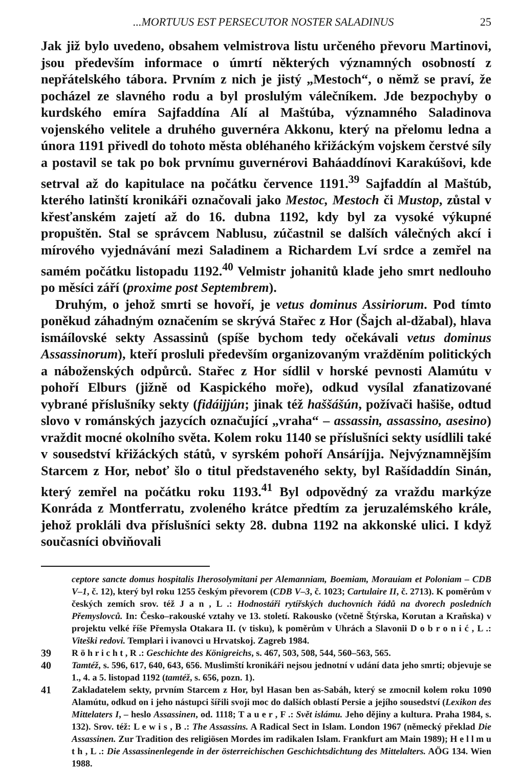...MORTUUS EST PERSECUTOR NOSTER SALADINUS 25
Jak již bylo uvedeno, obsahem velmistrova listu určeného převoru Martinovi, jsou především informace o úmrtí některých významných osobností z nepřátelského tábora. Prvním z nich je jistý „Mestoch“, o němž se praví, že pocházel ze slavného rodu a byl proslulým válečníkem. Jde bezpochyby o kurdského emíra Sajfaddína Alí al Maštúba, významného Saladinova vojenského velitele a druhého guvernéra Akkonu, který na přelomu ledna a února 1191 přivedl do tohoto města obléhaného křižáckým vojskem čerstvé síly a postavil se tak po bok prvnímu guvernérovi Baháaddínovi Karakúšovi, kde setrval až do kapitulace na počátku července 1191.<sup>39</sup> Sajfaddín al Maštúb, kterého latinští kronikáři označovali jako Mestoc, Mestoch či Mustop, zůstal v křesťanském zajetí až do 16. dubna 1192, kdy byl za vysoké výkupné propuštěn. Stal se správcem Nablusu, zúčastnil se dalších válečných akcí i mírového vyjednávání mezi Saladinem a Richardem Lví srdce a zemřel na samém počátku listopadu 1192.<sup>40</sup> Velmistr johanitů klade jeho smrt nedlouho po měsíci září (proxime post Septembrem).
Druhým, o jehož smrti se hovoří, je vetus dominus Assiriorum. Pod tímto poněkud záhadným označením se skrývá Stařec z Hor (Šajch al-džabal), hlava ismáílovské sekty Assassinů (spíše bychom tedy očekávali vetus dominus Assassinorum), kteří prosluli především organizovaným vražděním politických a náboženských odpůrců. Stařec z Hor sídlil v horské pevnosti Alamútu v pohoří Elburs (jižně od Kaspického moře), odkud vysílal zfanatizované vybrané příslušníky sekty (fidáijjún; jinak též haššášún, požívači hašiše, odtud slovo v románských jazycích označující „vraha“ – assassin, assassino, asesino) vraždit mocné okolního světa. Kolem roku 1140 se příslušníci sekty usídlili také v sousedství křižáckých států, v syrském pohoří Ansáríjja. Nejvýznamnějším Starcem z Hor, neboť šlo o titul představeného sekty, byl Rašídaddín Sinán, který zemřel na počátku roku 1193.<sup>41</sup> Byl odpovědný za vraždu markýze Konráda z Montferratu, zvoleného krátce předtím za jeruzalémského krále, jehož prokláli dva příslušníci sekty 28. dubna 1192 na akkonské ulici. I když současníci obviňovali
ceptore sancte domus hospitalis Iherosolymitani per Alemanniam, Boemiam, Morauiam et Poloniam – CDB V–1, č. 12), který byl roku 1255 českým převorem (CDB V–3, č. 1023; Cartulaire II, č. 2713). K poměrům v českých zemích srov. též J a n , L .: Hodnostáři rytířských duchovních řádů na dvorech posledních Přemyslovců. In: Česko–rakouské vztahy ve 13. století. Rakousko (včetně Štýrska, Korutan a Kraňska) v projektu velké říše Přemysla Otakara II. (v tisku), k poměrům v Uhrách a Slavonii D o b r o n i ć , L .: Viteški redovi. Templari i ivanovci u Hrvatskoj. Zagreb 1984.
39 R ö h r i c h t , R .: Geschichte des Königreichs, s. 467, 503, 508, 544, 560–563, 565.
40 Tamtéž, s. 596, 617, 640, 643, 656. Muslimští kronikáři nejsou jednotní v udání data jeho smrti; objevuje se 1., 4. a 5. listopad 1192 (tamtéž, s. 656, pozn. 1).
41 Zakladatelem sekty, prvním Starcem z Hor, byl Hasan ben as-Sabáh, který se zmocnil kolem roku 1090 Alamútu, odkud on i jeho nástupci šířili svoji moc do dalších oblastí Persie a jejího sousedství (Lexikon des Mittelaters I, – heslo Assassinen, od. 1118; T a u e r , F .: Svět islámu. Jeho dějiny a kultura. Praha 1984, s. 132). Srov. též: L e w i s , B .: The Assassins. A Radical Sect in Islam. London 1967 (německý překlad Die Assassinen. Zur Tradition des religiösen Mordes im radikalen Islam. Frankfurt am Main 1989); H e l l m u t h , L .: Die Assassinenlegende in der österreichischen Geschichtsdichtung des Mittelalters. AÖG 134. Wien 1988.